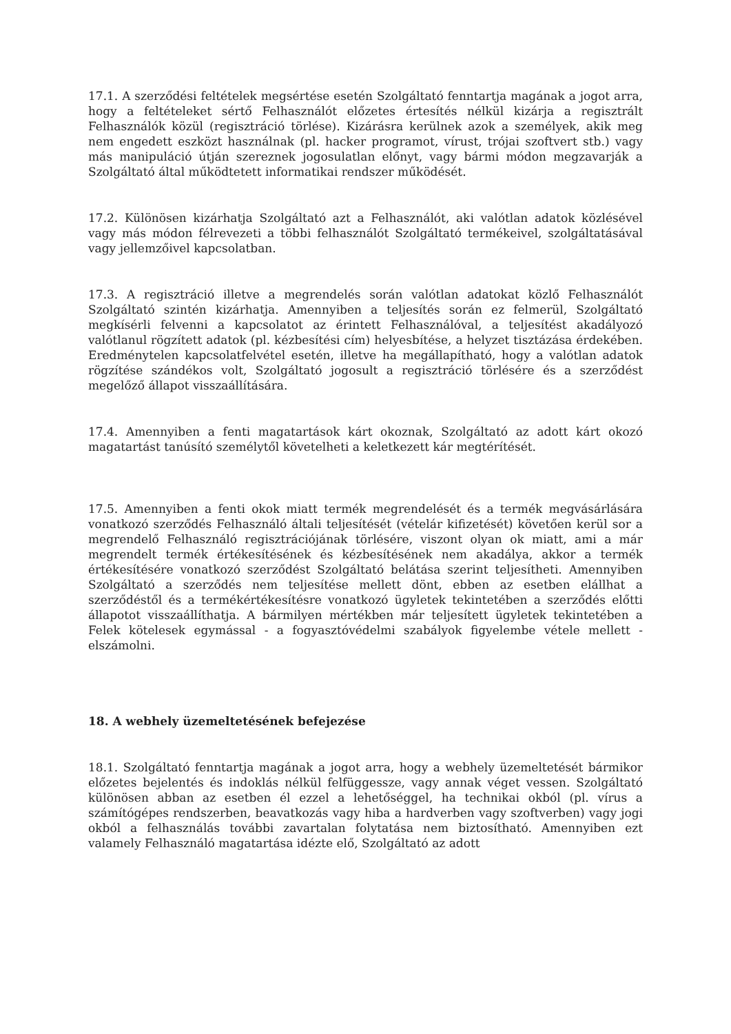17.1. A szerződési feltételek megsértése esetén Szolgáltató fenntartja magának a jogot arra, hogy a feltételeket sértő Felhasználót előzetes értesítés nélkül kizárja a regisztrált Felhasználók közül (regisztráció törlése). Kizárásra kerülnek azok a személyek, akik meg nem engedett eszközt használnak (pl. hacker programot, vírust, trójai szoftvert stb.) vagy más manipuláció útján szereznek jogosulatlan előnyt, vagy bármi módon megzavarják a Szolgáltató által működtetett informatikai rendszer működését.
17.2. Különösen kizárhatja Szolgáltató azt a Felhasználót, aki valótlan adatok közlésével vagy más módon félrevezeti a többi felhasználót Szolgáltató termékeivel, szolgáltatásával vagy jellemzőivel kapcsolatban.
17.3. A regisztráció illetve a megrendelés során valótlan adatokat közlő Felhasználót Szolgáltató szintén kizárhatja. Amennyiben a teljesítés során ez felmerül, Szolgáltató megkísérli felvenni a kapcsolatot az érintett Felhasználóval, a teljesítést akadályozó valótlanul rögzített adatok (pl. kézbesítési cím) helyesbítése, a helyzet tisztázása érdekében. Eredménytelen kapcsolatfelvétel esetén, illetve ha megállapítható, hogy a valótlan adatok rögzítése szándékos volt, Szolgáltató jogosult a regisztráció törlésére és a szerződést megelőző állapot visszaállítására.
17.4. Amennyiben a fenti magatartások kárt okoznak, Szolgáltató az adott kárt okozó magatartást tanúsító személytől követelheti a keletkezett kár megtérítését.
17.5. Amennyiben a fenti okok miatt termék megrendelését és a termék megvásárlására vonatkozó szerződés Felhasználó általi teljesítését (vételár kifizetését) követően kerül sor a megrendelő Felhasználó regisztrációjának törlésére, viszont olyan ok miatt, ami a már megrendelt termék értékesítésének és kézbesítésének nem akadálya, akkor a termék értékesítésére vonatkozó szerződést Szolgáltató belátása szerint teljesítheti. Amennyiben Szolgáltató a szerződés nem teljesítése mellett dönt, ebben az esetben elállhat a szerződéstől és a termékértékesítésre vonatkozó ügyletek tekintetében a szerződés előtti állapotot visszaállíthatja. A bármilyen mértékben már teljesített ügyletek tekintetében a Felek kötelesek egymással - a fogyasztóvédelmi szabályok figyelembe vétele mellett - elszámolni.
18. A webhely üzemeltetésének befejezése
18.1. Szolgáltató fenntartja magának a jogot arra, hogy a webhely üzemeltetését bármikor előzetes bejelentés és indoklás nélkül felfüggessze, vagy annak véget vessen. Szolgáltató különösen abban az esetben él ezzel a lehetőséggel, ha technikai okból (pl. vírus a számítógépes rendszerben, beavatkozás vagy hiba a hardverben vagy szoftverben) vagy jogi okból a felhasználás további zavartalan folytatása nem biztosítható. Amennyiben ezt valamely Felhasználó magatartása idézte elő, Szolgáltató az adott